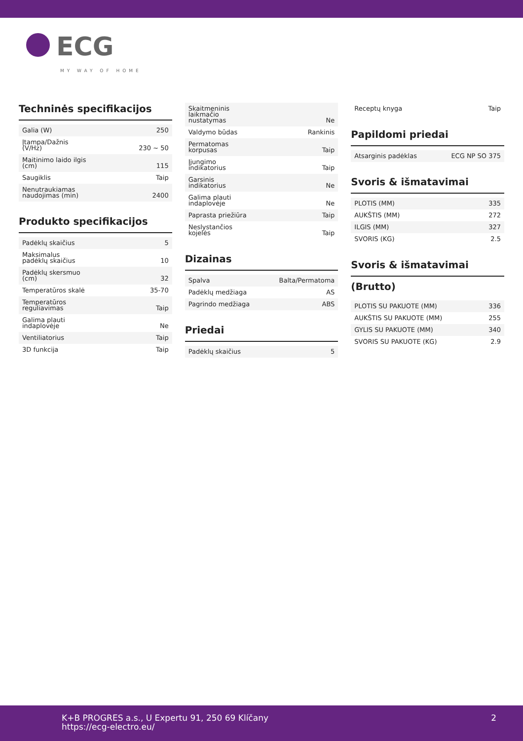ECG
MY WAY OF HOME
Techninės specifikacijos
| Galia (W) | 250 |
| Įtampa/Dažnis (V/Hz) | 230 ~ 50 |
| Maitinimo laido ilgis (cm) | 115 |
| Saugiklis | Taip |
| Nenutraukiamas naudojimas (min) | 2400 |
Produkto specifikacijos
| Padėklų skaičius | 5 |
| Maksimalus padėklų skaičius | 10 |
| Padėklų skersmuo (cm) | 32 |
| Temperatūros skalė | 35-70 |
| Temperatūros reguliavimas | Taip |
| Galima plauti indaplovėje | Ne |
| Ventiliatorius | Taip |
| 3D funkcija | Taip |
| Skaitmeninis laikmačio nustatymas | Ne |
| Valdymo būdas | Rankinis |
| Permatomas korpusas | Taip |
| Įjungimo indikatorius | Taip |
| Garsinis indikatorius | Ne |
| Galima plauti indaplovėje | Ne |
| Paprasta priežiūra | Taip |
| Neslystančios kojelės | Taip |
Dizainas
| Spalva | Balta/Permatoma |
| Padėklų medžiaga | AS |
| Pagrindo medžiaga | ABS |
Priedai
| Padėklų skaičius | 5 |
| Receptų knyga | Taip |
Papildomi priedai
| Atsarginis padėklas | ECG NP SO 375 |
Svoris & išmatavimai
| PLOTIS (MM) | 335 |
| AUKŠTIS (MM) | 272 |
| ILGIS (MM) | 327 |
| SVORIS (KG) | 2.5 |
Svoris & išmatavimai
(Brutto)
| PLOTIS SU PAKUOTE (MM) | 336 |
| AUKŠTIS SU PAKUOTE (MM) | 255 |
| GYLIS SU PAKUOTE (MM) | 340 |
| SVORIS SU PAKUOTE (KG) | 2.9 |
K+B PROGRES a.s., U Expertu 91, 250 69 Klíčany
https://ecg-electro.eu/
2